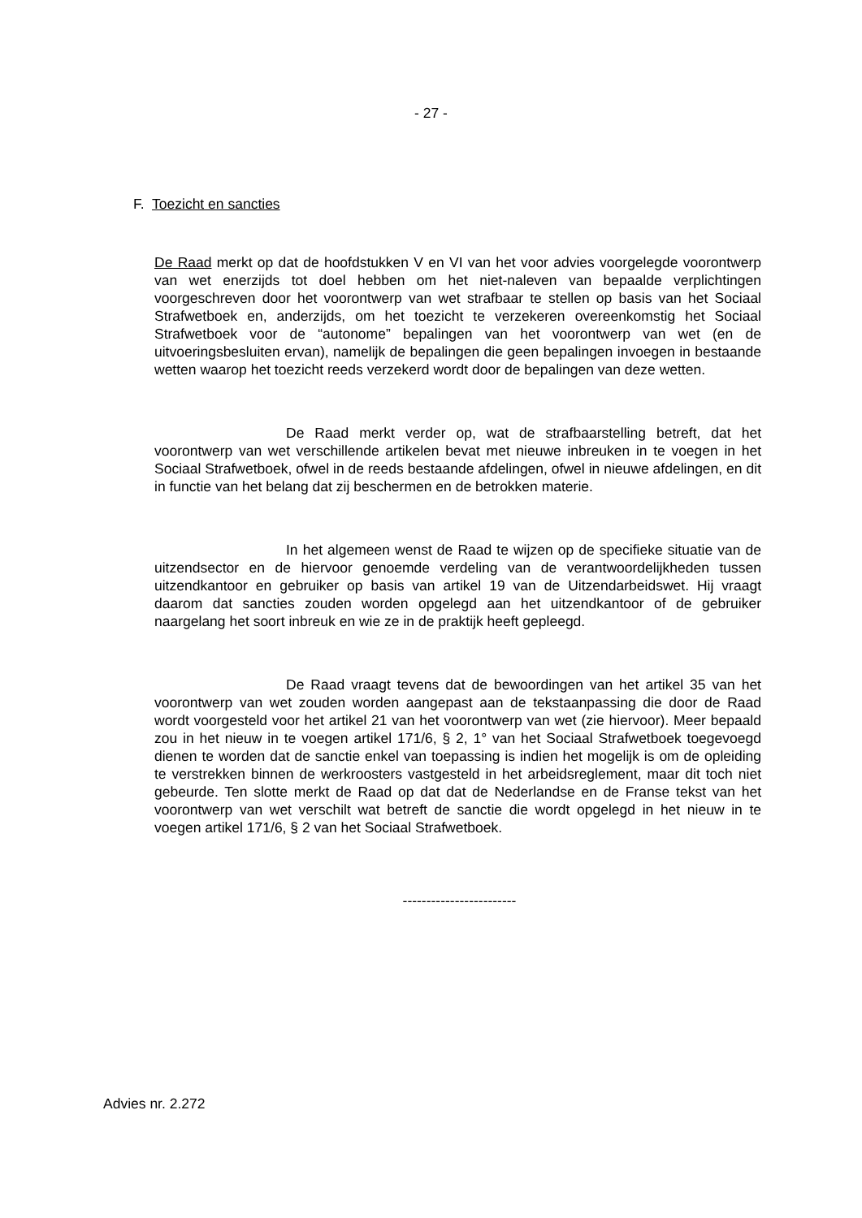- 27 -
F. Toezicht en sancties
De Raad merkt op dat de hoofdstukken V en VI van het voor advies voorgelegde voorontwerp van wet enerzijds tot doel hebben om het niet-naleven van bepaalde verplichtingen voorgeschreven door het voorontwerp van wet strafbaar te stellen op basis van het Sociaal Strafwetboek en, anderzijds, om het toezicht te verzekeren overeenkomstig het Sociaal Strafwetboek voor de “autonome” bepalingen van het voorontwerp van wet (en de uitvoeringsbesluiten ervan), namelijk de bepalingen die geen bepalingen invoegen in bestaande wetten waarop het toezicht reeds verzekerd wordt door de bepalingen van deze wetten.
De Raad merkt verder op, wat de strafbaarstelling betreft, dat het voorontwerp van wet verschillende artikelen bevat met nieuwe inbreuken in te voegen in het Sociaal Strafwetboek, ofwel in de reeds bestaande afdelingen, ofwel in nieuwe afdelingen, en dit in functie van het belang dat zij beschermen en de betrokken materie.
In het algemeen wenst de Raad te wijzen op de specifieke situatie van de uitzendsector en de hiervoor genoemde verdeling van de verantwoordelijkheden tussen uitzendkantoor en gebruiker op basis van artikel 19 van de Uitzendarbeidswet. Hij vraagt daarom dat sancties zouden worden opgelegd aan het uitzendkantoor of de gebruiker naargelang het soort inbreuk en wie ze in de praktijk heeft gepleegd.
De Raad vraagt tevens dat de bewoordingen van het artikel 35 van het voorontwerp van wet zouden worden aangepast aan de tekstaanpassing die door de Raad wordt voorgesteld voor het artikel 21 van het voorontwerp van wet (zie hiervoor). Meer bepaald zou in het nieuw in te voegen artikel 171/6, § 2, 1° van het Sociaal Strafwetboek toegevoegd dienen te worden dat de sanctie enkel van toepassing is indien het mogelijk is om de opleiding te verstrekken binnen de werkroosters vastgesteld in het arbeidsreglement, maar dit toch niet gebeurde. Ten slotte merkt de Raad op dat dat de Nederlandse en de Franse tekst van het voorontwerp van wet verschilt wat betreft de sanctie die wordt opgelegd in het nieuw in te voegen artikel 171/6, § 2 van het Sociaal Strafwetboek.
------------------------
Advies nr. 2.272